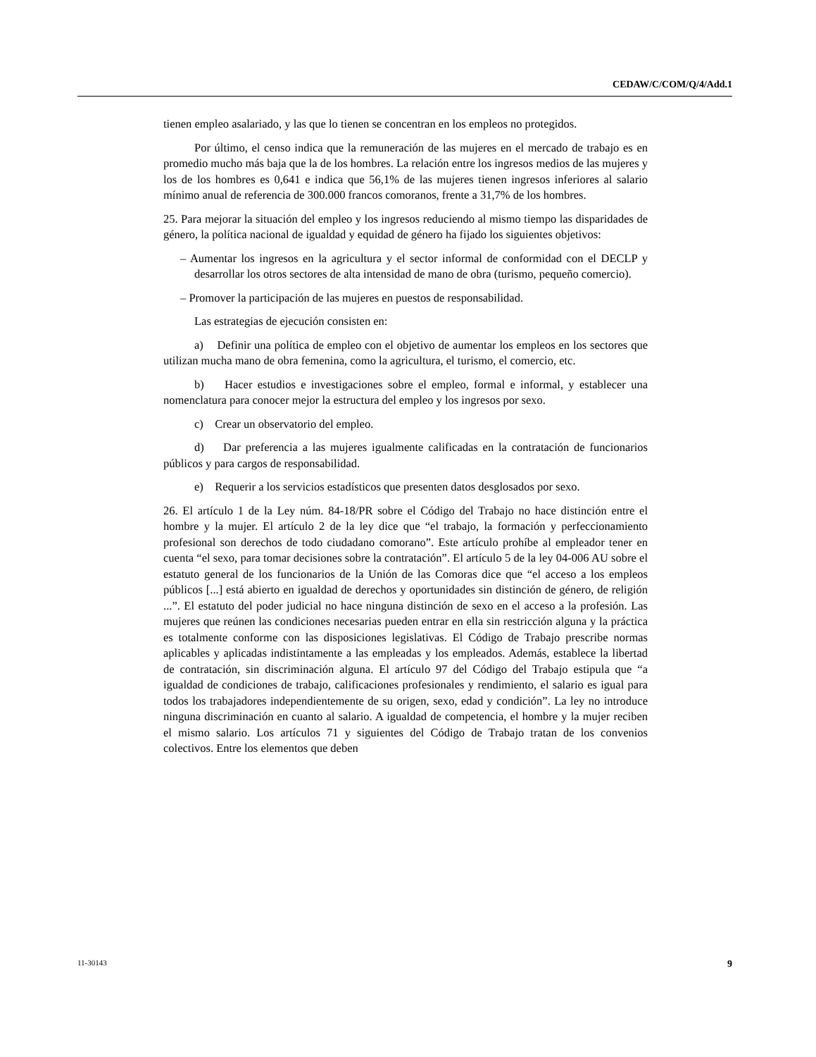CEDAW/C/COM/Q/4/Add.1
tienen empleo asalariado, y las que lo tienen se concentran en los empleos no protegidos.
Por último, el censo indica que la remuneración de las mujeres en el mercado de trabajo es en promedio mucho más baja que la de los hombres. La relación entre los ingresos medios de las mujeres y los de los hombres es 0,641 e indica que 56,1% de las mujeres tienen ingresos inferiores al salario mínimo anual de referencia de 300.000 francos comoranos, frente a 31,7% de los hombres.
25. Para mejorar la situación del empleo y los ingresos reduciendo al mismo tiempo las disparidades de género, la política nacional de igualdad y equidad de género ha fijado los siguientes objetivos:
– Aumentar los ingresos en la agricultura y el sector informal de conformidad con el DECLP y desarrollar los otros sectores de alta intensidad de mano de obra (turismo, pequeño comercio).
– Promover la participación de las mujeres en puestos de responsabilidad.
Las estrategias de ejecución consisten en:
a) Definir una política de empleo con el objetivo de aumentar los empleos en los sectores que utilizan mucha mano de obra femenina, como la agricultura, el turismo, el comercio, etc.
b) Hacer estudios e investigaciones sobre el empleo, formal e informal, y establecer una nomenclatura para conocer mejor la estructura del empleo y los ingresos por sexo.
c) Crear un observatorio del empleo.
d) Dar preferencia a las mujeres igualmente calificadas en la contratación de funcionarios públicos y para cargos de responsabilidad.
e) Requerir a los servicios estadísticos que presenten datos desglosados por sexo.
26. El artículo 1 de la Ley núm. 84-18/PR sobre el Código del Trabajo no hace distinción entre el hombre y la mujer. El artículo 2 de la ley dice que “el trabajo, la formación y perfeccionamiento profesional son derechos de todo ciudadano comorano”. Este artículo prohíbe al empleador tener en cuenta “el sexo, para tomar decisiones sobre la contratación”. El artículo 5 de la ley 04-006 AU sobre el estatuto general de los funcionarios de la Unión de las Comoras dice que “el acceso a los empleos públicos [...] está abierto en igualdad de derechos y oportunidades sin distinción de género, de religión ...”. El estatuto del poder judicial no hace ninguna distinción de sexo en el acceso a la profesión. Las mujeres que reúnen las condiciones necesarias pueden entrar en ella sin restricción alguna y la práctica es totalmente conforme con las disposiciones legislativas. El Código de Trabajo prescribe normas aplicables y aplicadas indistintamente a las empleadas y los empleados. Además, establece la libertad de contratación, sin discriminación alguna. El artículo 97 del Código del Trabajo estipula que “a igualdad de condiciones de trabajo, calificaciones profesionales y rendimiento, el salario es igual para todos los trabajadores independientemente de su origen, sexo, edad y condición”. La ley no introduce ninguna discriminación en cuanto al salario. A igualdad de competencia, el hombre y la mujer reciben el mismo salario. Los artículos 71 y siguientes del Código de Trabajo tratan de los convenios colectivos. Entre los elementos que deben
11-30143 9